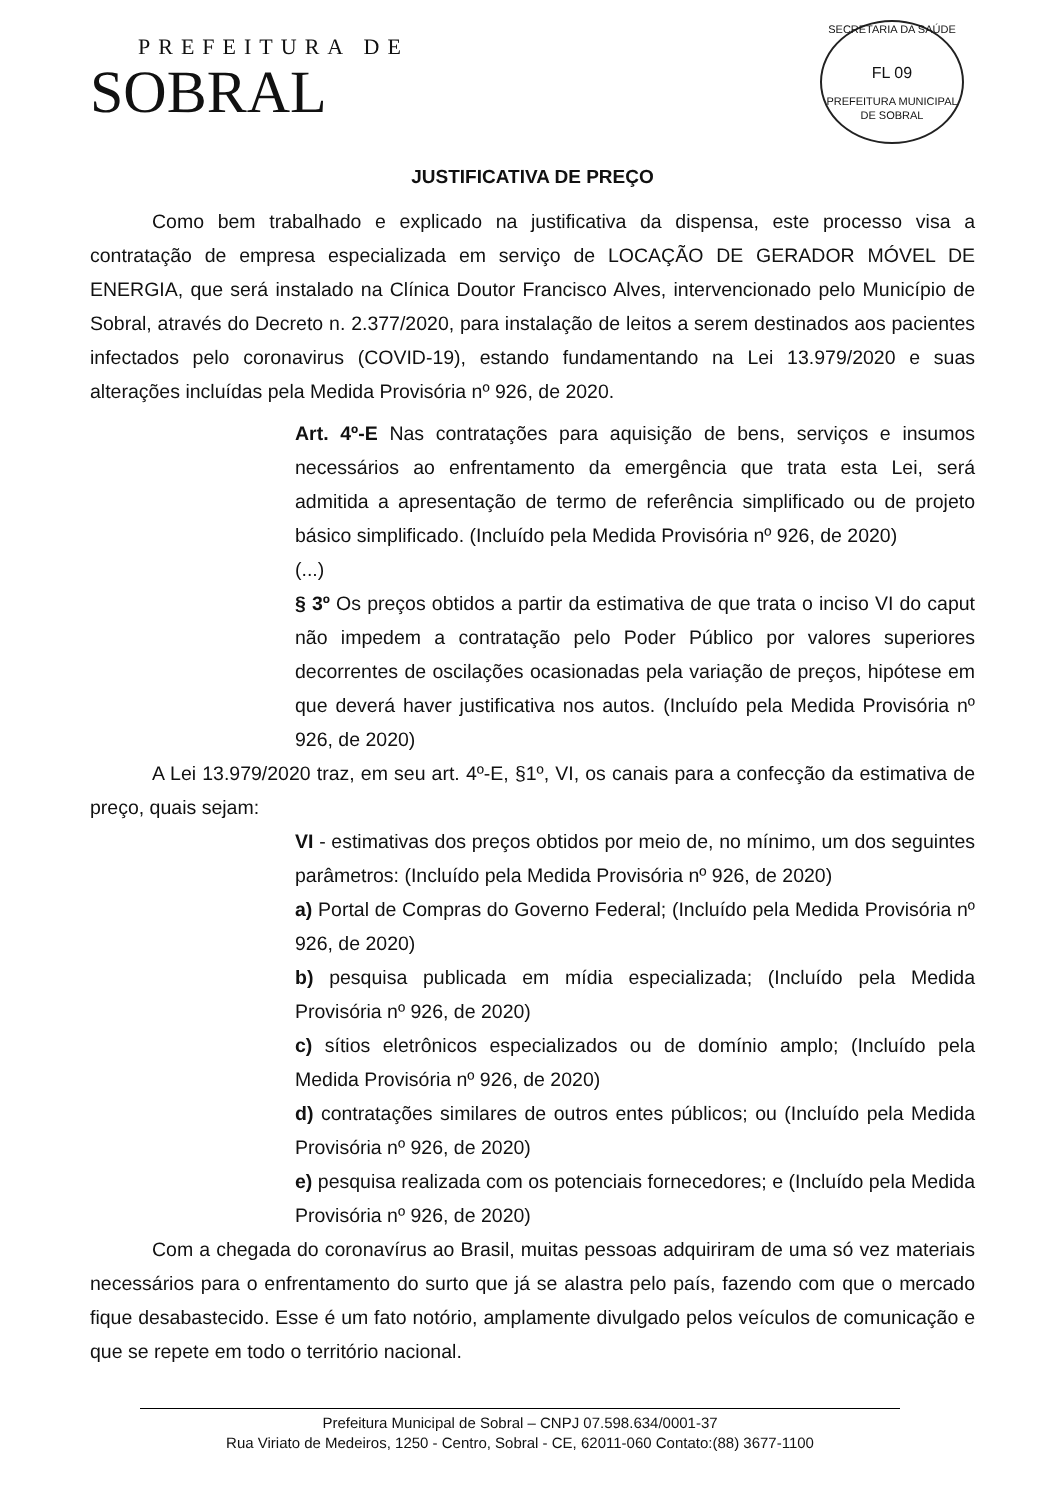PREFEITURA DE
SOBRAL
SECRETARIA DA SAÚDE
FL 09
PREFEITURA MUNICIPAL DE SOBRAL
JUSTIFICATIVA DE PREÇO
Como bem trabalhado e explicado na justificativa da dispensa, este processo visa a contratação de empresa especializada em serviço de LOCAÇÃO DE GERADOR MÓVEL DE ENERGIA, que será instalado na Clínica Doutor Francisco Alves, intervencionado pelo Município de Sobral, através do Decreto n. 2.377/2020, para instalação de leitos a serem destinados aos pacientes infectados pelo coronavirus (COVID-19), estando fundamentando na Lei 13.979/2020 e suas alterações incluídas pela Medida Provisória nº 926, de 2020.
Art. 4º-E Nas contratações para aquisição de bens, serviços e insumos necessários ao enfrentamento da emergência que trata esta Lei, será admitida a apresentação de termo de referência simplificado ou de projeto básico simplificado. (Incluído pela Medida Provisória nº 926, de 2020)
(...)
§ 3º Os preços obtidos a partir da estimativa de que trata o inciso VI do caput não impedem a contratação pelo Poder Público por valores superiores decorrentes de oscilações ocasionadas pela variação de preços, hipótese em que deverá haver justificativa nos autos. (Incluído pela Medida Provisória nº 926, de 2020)
A Lei 13.979/2020 traz, em seu art. 4º-E, §1º, VI, os canais para a confecção da estimativa de preço, quais sejam:
VI - estimativas dos preços obtidos por meio de, no mínimo, um dos seguintes parâmetros: (Incluído pela Medida Provisória nº 926, de 2020)
a) Portal de Compras do Governo Federal; (Incluído pela Medida Provisória nº 926, de 2020)
b) pesquisa publicada em mídia especializada; (Incluído pela Medida Provisória nº 926, de 2020)
c) sítios eletrônicos especializados ou de domínio amplo; (Incluído pela Medida Provisória nº 926, de 2020)
d) contratações similares de outros entes públicos; ou (Incluído pela Medida Provisória nº 926, de 2020)
e) pesquisa realizada com os potenciais fornecedores; e (Incluído pela Medida Provisória nº 926, de 2020)
Com a chegada do coronavírus ao Brasil, muitas pessoas adquiriram de uma só vez materiais necessários para o enfrentamento do surto que já se alastra pelo país, fazendo com que o mercado fique desabastecido. Esse é um fato notório, amplamente divulgado pelos veículos de comunicação e que se repete em todo o território nacional.
Prefeitura Municipal de Sobral – CNPJ 07.598.634/0001-37
Rua Viriato de Medeiros, 1250 - Centro, Sobral - CE, 62011-060 Contato:(88) 3677-1100